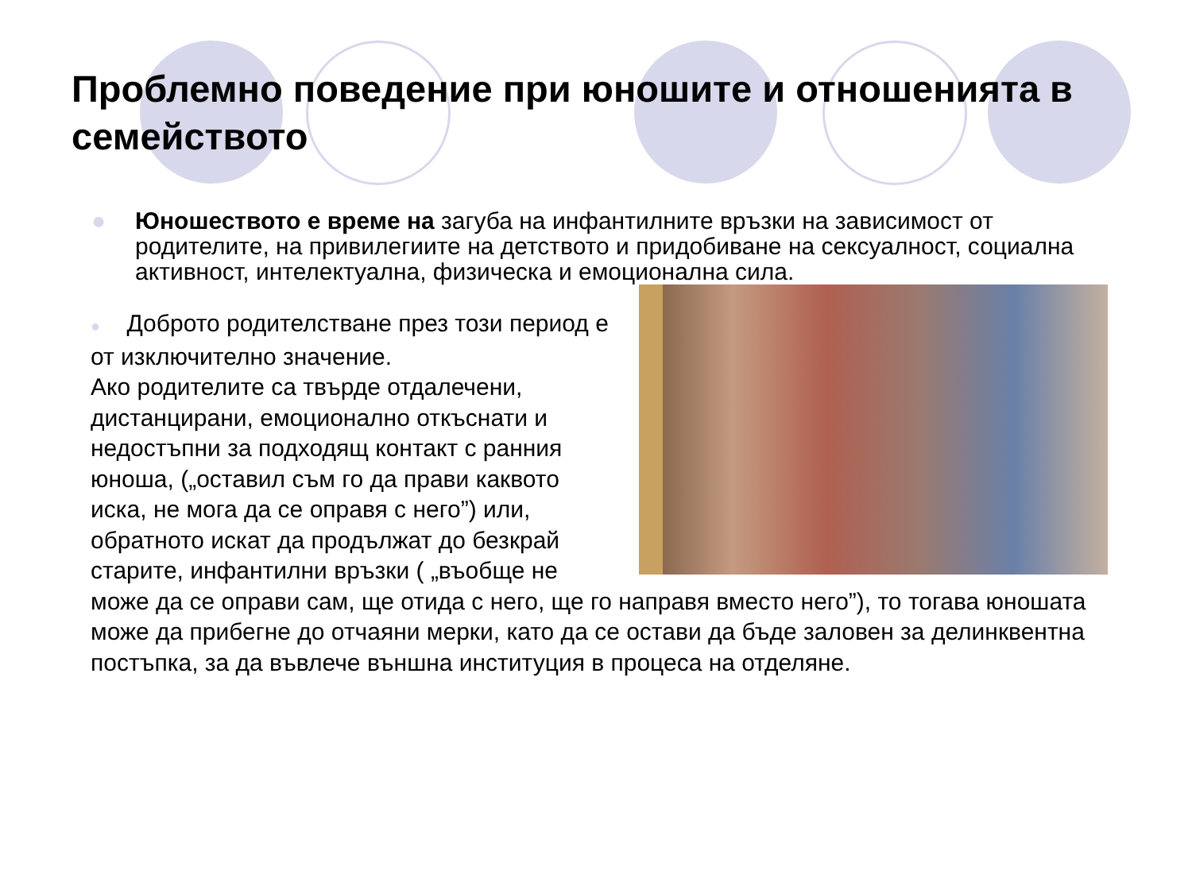Проблемно поведение при юношите и отношенията в семейството
● Юношеството е време на загуба на инфантилните връзки на зависимост от родителите, на привилегиите на детството и придобиване на сексуалност, социална активност, интелектуална, физическа и емоционална сила.
● Доброто родителстване през този период е от изключително значение.
Ако родителите са твърде отдалечени, дистанцирани, емоционално откъснати и недостъпни за подходящ контакт с ранния юноша, („оставил съм го да прави каквото иска, не мога да се оправя с него”) или, обратното искат да продължат до безкрай старите, инфантилни връзки ( „въобще не може да се оправи сам, ще отида с него, ще го направя вместо него”), то тогава юношата може да прибегне до отчаяни мерки, като да се остави да бъде заловен за делинквентна постъпка, за да въвлече външна институция в процеса на отделяне.